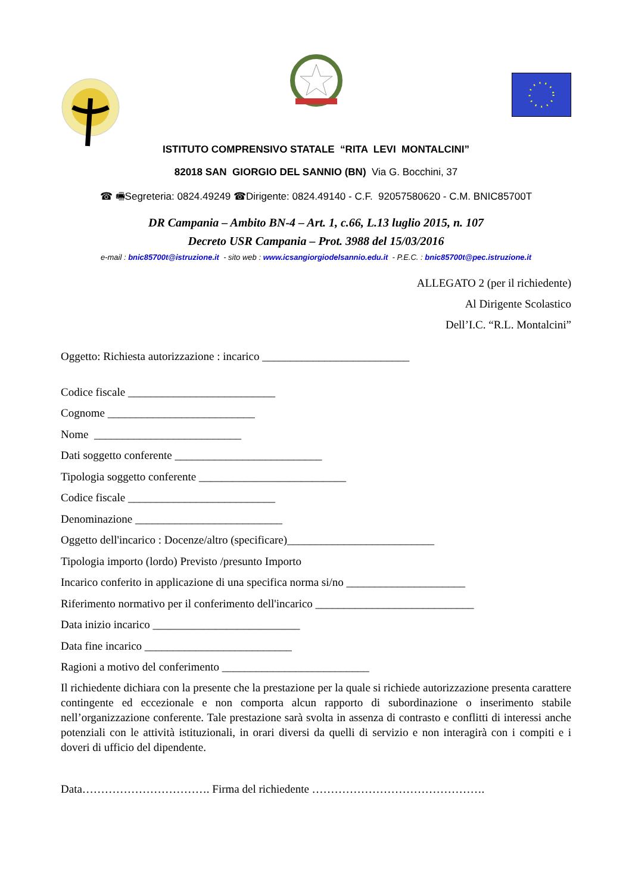ISTITUTO COMPRENSIVO STATALE “RITA LEVI MONTALCINI”
82018 SAN GIORGIO DEL SANNIO (BN) Via G. Bocchini, 37
☎ 🖷Segreteria: 0824.49249 ☎Dirigente: 0824.49140 - C.F. 92057580620 - C.M. BNIC85700T
DR Campania – Ambito BN-4 – Art. 1, c.66, L.13 luglio 2015, n. 107
Decreto USR Campania – Prot. 3988 del 15/03/2016
e-mail : bnic85700t@istruzione.it - sito web : www.icsangiorgiodelsannio.edu.it - P.E.C. : bnic85700t@pec.istruzione.it
ALLEGATO 2 (per il richiedente)
Al Dirigente Scolastico
Dell’I.C. “R.L. Montalcini”
Oggetto: Richiesta autorizzazione : incarico __________________________
Codice fiscale __________________________
Cognome __________________________
Nome __________________________
Dati soggetto conferente __________________________
Tipologia soggetto conferente __________________________
Codice fiscale __________________________
Denominazione __________________________
Oggetto dell'incarico : Docenze/altro (specificare)__________________________
Tipologia importo (lordo) Previsto /presunto Importo
Incarico conferito in applicazione di una specifica norma si/no _____________________
Riferimento normativo per il conferimento dell'incarico ____________________________
Data inizio incarico __________________________
Data fine incarico __________________________
Ragioni a motivo del conferimento __________________________
Il richiedente dichiara con la presente che la prestazione per la quale si richiede autorizzazione presenta carattere contingente ed eccezionale e non comporta alcun rapporto di subordinazione o inserimento stabile nell’organizzazione conferente. Tale prestazione sarà svolta in assenza di contrasto e conflitti di interessi anche potenziali con le attività istituzionali, in orari diversi da quelli di servizio e non interagirà con i compiti e i doveri di ufficio del dipendente.
Data……………………………. Firma del richiedente ……………………………………….